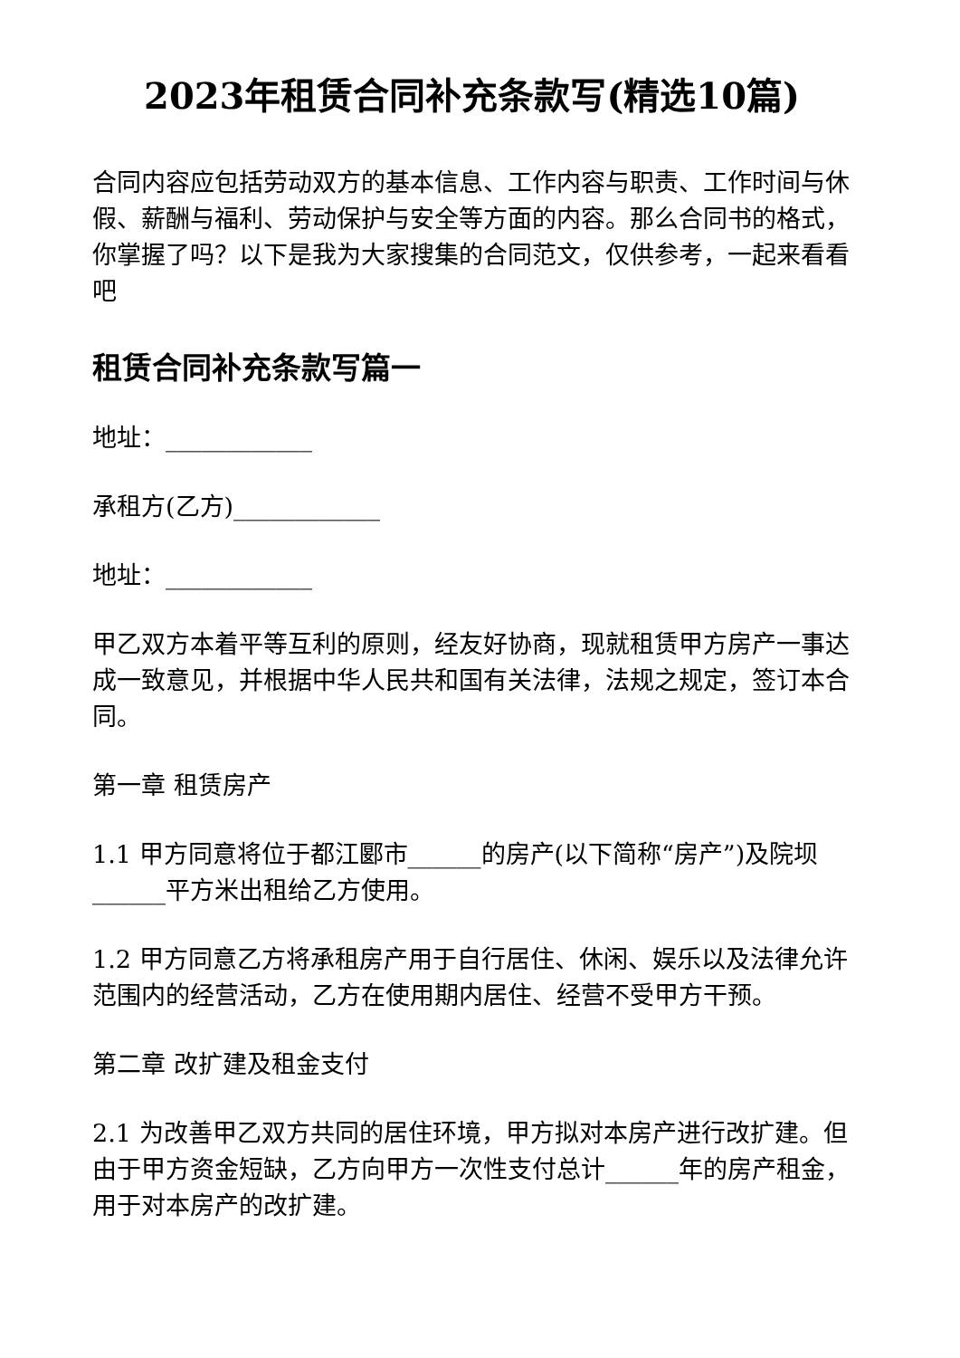2023年租赁合同补充条款写(精选10篇)
合同内容应包括劳动双方的基本信息、工作内容与职责、工作时间与休假、薪酬与福利、劳动保护与安全等方面的内容。那么合同书的格式，你掌握了吗？以下是我为大家搜集的合同范文，仅供参考，一起来看看吧
租赁合同补充条款写篇一
地址：____________
承租方(乙方)____________
地址：____________
甲乙双方本着平等互利的原则，经友好协商，现就租赁甲方房产一事达成一致意见，并根据中华人民共和国有关法律，法规之规定，签订本合同。
第一章 租赁房产
1.1 甲方同意将位于都江郾市______的房产(以下简称“房产”)及院坝______平方米出租给乙方使用。
1.2 甲方同意乙方将承租房产用于自行居住、休闲、娱乐以及法律允许范围内的经营活动，乙方在使用期内居住、经营不受甲方干预。
第二章 改扩建及租金支付
2.1 为改善甲乙双方共同的居住环境，甲方拟对本房产进行改扩建。但由于甲方资金短缺，乙方向甲方一次性支付总计______年的房产租金，用于对本房产的改扩建。